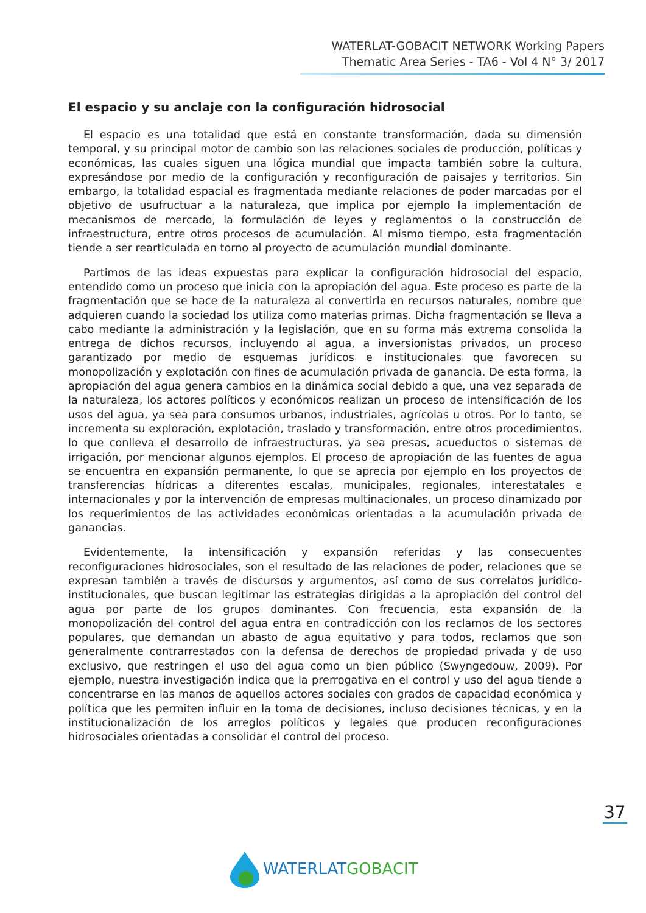WATERLAT-GOBACIT NETWORK Working Papers
Thematic Area Series - TA6 - Vol 4 N° 3/ 2017
El espacio y su anclaje con la configuración hidrosocial
El espacio es una totalidad que está en constante transformación, dada su dimensión temporal, y su principal motor de cambio son las relaciones sociales de producción, políticas y económicas, las cuales siguen una lógica mundial que impacta también sobre la cultura, expresándose por medio de la configuración y reconfiguración de paisajes y territorios. Sin embargo, la totalidad espacial es fragmentada mediante relaciones de poder marcadas por el objetivo de usufructuar a la naturaleza, que implica por ejemplo la implementación de mecanismos de mercado, la formulación de leyes y reglamentos o la construcción de infraestructura, entre otros procesos de acumulación. Al mismo tiempo, esta fragmentación tiende a ser rearticulada en torno al proyecto de acumulación mundial dominante.
Partimos de las ideas expuestas para explicar la configuración hidrosocial del espacio, entendido como un proceso que inicia con la apropiación del agua. Este proceso es parte de la fragmentación que se hace de la naturaleza al convertirla en recursos naturales, nombre que adquieren cuando la sociedad los utiliza como materias primas. Dicha fragmentación se lleva a cabo mediante la administración y la legislación, que en su forma más extrema consolida la entrega de dichos recursos, incluyendo al agua, a inversionistas privados, un proceso garantizado por medio de esquemas jurídicos e institucionales que favorecen su monopolización y explotación con fines de acumulación privada de ganancia. De esta forma, la apropiación del agua genera cambios en la dinámica social debido a que, una vez separada de la naturaleza, los actores políticos y económicos realizan un proceso de intensificación de los usos del agua, ya sea para consumos urbanos, industriales, agrícolas u otros. Por lo tanto, se incrementa su exploración, explotación, traslado y transformación, entre otros procedimientos, lo que conlleva el desarrollo de infraestructuras, ya sea presas, acueductos o sistemas de irrigación, por mencionar algunos ejemplos. El proceso de apropiación de las fuentes de agua se encuentra en expansión permanente, lo que se aprecia por ejemplo en los proyectos de transferencias hídricas a diferentes escalas, municipales, regionales, interestatales e internacionales y por la intervención de empresas multinacionales, un proceso dinamizado por los requerimientos de las actividades económicas orientadas a la acumulación privada de ganancias.
Evidentemente, la intensificación y expansión referidas y las consecuentes reconfiguraciones hidrosociales, son el resultado de las relaciones de poder, relaciones que se expresan también a través de discursos y argumentos, así como de sus correlatos jurídico-institucionales, que buscan legitimar las estrategias dirigidas a la apropiación del control del agua por parte de los grupos dominantes. Con frecuencia, esta expansión de la monopolización del control del agua entra en contradicción con los reclamos de los sectores populares, que demandan un abasto de agua equitativo y para todos, reclamos que son generalmente contrarrestados con la defensa de derechos de propiedad privada y de uso exclusivo, que restringen el uso del agua como un bien público (Swyngedouw, 2009). Por ejemplo, nuestra investigación indica que la prerrogativa en el control y uso del agua tiende a concentrarse en las manos de aquellos actores sociales con grados de capacidad económica y política que les permiten influir en la toma de decisiones, incluso decisiones técnicas, y en la institucionalización de los arreglos políticos y legales que producen reconfiguraciones hidrosociales orientadas a consolidar el control del proceso.
37
WATERLAT GOBACIT